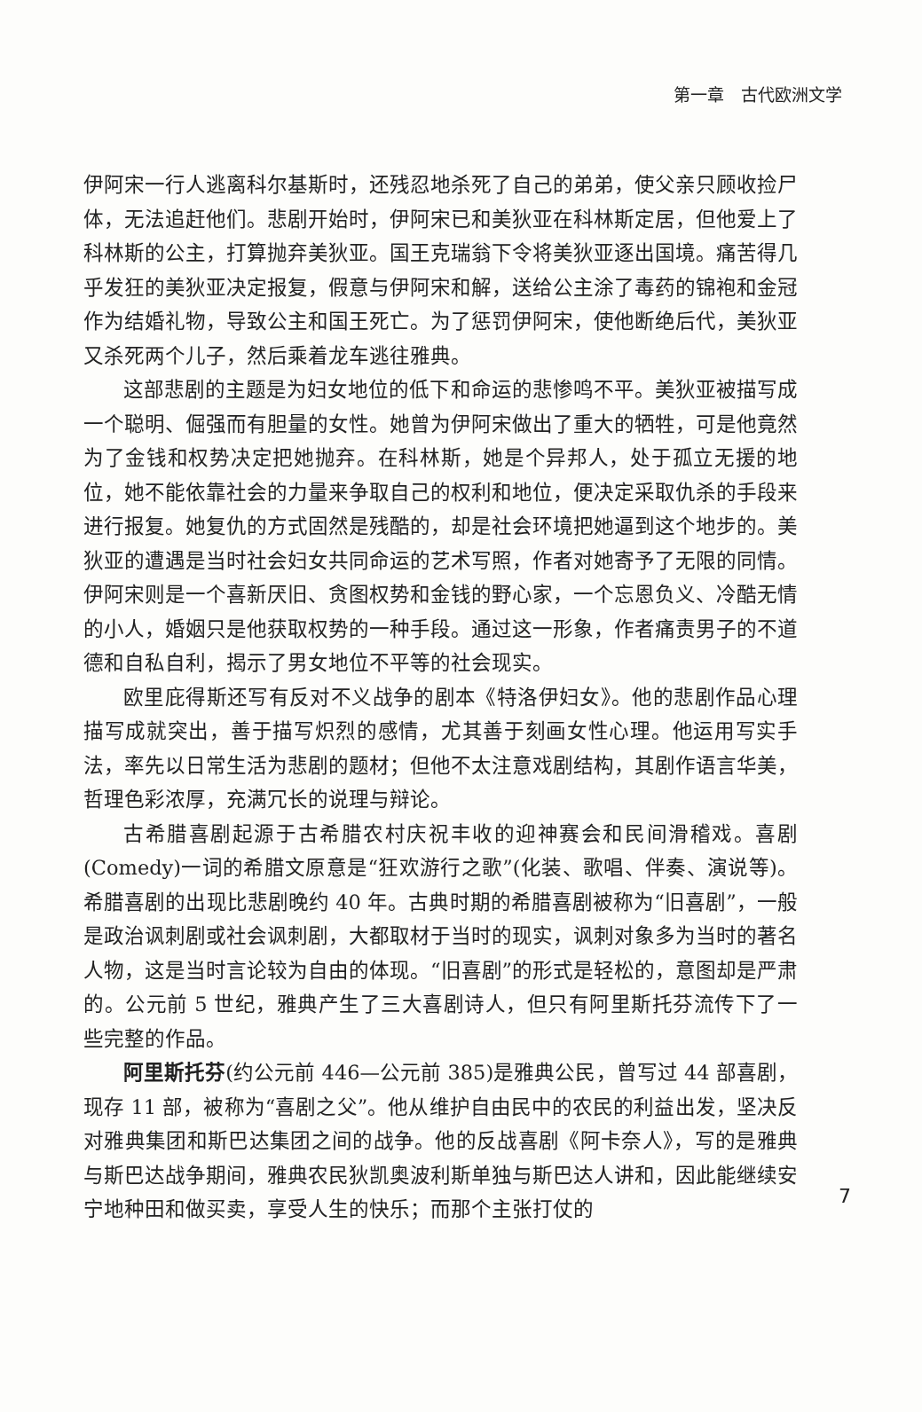第一章　古代欧洲文学
伊阿宋一行人逃离科尔基斯时，还残忍地杀死了自己的弟弟，使父亲只顾收捡尸体，无法追赶他们。悲剧开始时，伊阿宋已和美狄亚在科林斯定居，但他爱上了科林斯的公主，打算抛弃美狄亚。国王克瑞翁下令将美狄亚逐出国境。痛苦得几乎发狂的美狄亚决定报复，假意与伊阿宋和解，送给公主涂了毒药的锦袍和金冠作为结婚礼物，导致公主和国王死亡。为了惩罚伊阿宋，使他断绝后代，美狄亚又杀死两个儿子，然后乘着龙车逃往雅典。
这部悲剧的主题是为妇女地位的低下和命运的悲惨鸣不平。美狄亚被描写成一个聪明、倔强而有胆量的女性。她曾为伊阿宋做出了重大的牺牲，可是他竟然为了金钱和权势决定把她抛弃。在科林斯，她是个异邦人，处于孤立无援的地位，她不能依靠社会的力量来争取自己的权利和地位，便决定采取仇杀的手段来进行报复。她复仇的方式固然是残酷的，却是社会环境把她逼到这个地步的。美狄亚的遭遇是当时社会妇女共同命运的艺术写照，作者对她寄予了无限的同情。伊阿宋则是一个喜新厌旧、贪图权势和金钱的野心家，一个忘恩负义、冷酷无情的小人，婚姻只是他获取权势的一种手段。通过这一形象，作者痛责男子的不道德和自私自利，揭示了男女地位不平等的社会现实。
欧里庇得斯还写有反对不义战争的剧本《特洛伊妇女》。他的悲剧作品心理描写成就突出，善于描写炽烈的感情，尤其善于刻画女性心理。他运用写实手法，率先以日常生活为悲剧的题材；但他不太注意戏剧结构，其剧作语言华美，哲理色彩浓厚，充满冗长的说理与辩论。
古希腊喜剧起源于古希腊农村庆祝丰收的迎神赛会和民间滑稽戏。喜剧(Comedy)一词的希腊文原意是“狂欢游行之歌”(化装、歌唱、伴奏、演说等)。希腊喜剧的出现比悲剧晚约 40 年。古典时期的希腊喜剧被称为“旧喜剧”，一般是政治讽刺剧或社会讽刺剧，大都取材于当时的现实，讽刺对象多为当时的著名人物，这是当时言论较为自由的体现。“旧喜剧”的形式是轻松的，意图却是严肃的。公元前 5 世纪，雅典产生了三大喜剧诗人，但只有阿里斯托芬流传下了一些完整的作品。
阿里斯托芬(约公元前 446—公元前 385)是雅典公民，曾写过 44 部喜剧，现存 11 部，被称为“喜剧之父”。他从维护自由民中的农民的利益出发，坚决反对雅典集团和斯巴达集团之间的战争。他的反战喜剧《阿卡奈人》，写的是雅典与斯巴达战争期间，雅典农民狄凯奥波利斯单独与斯巴达人讲和，因此能继续安宁地种田和做买卖，享受人生的快乐；而那个主张打仗的
7